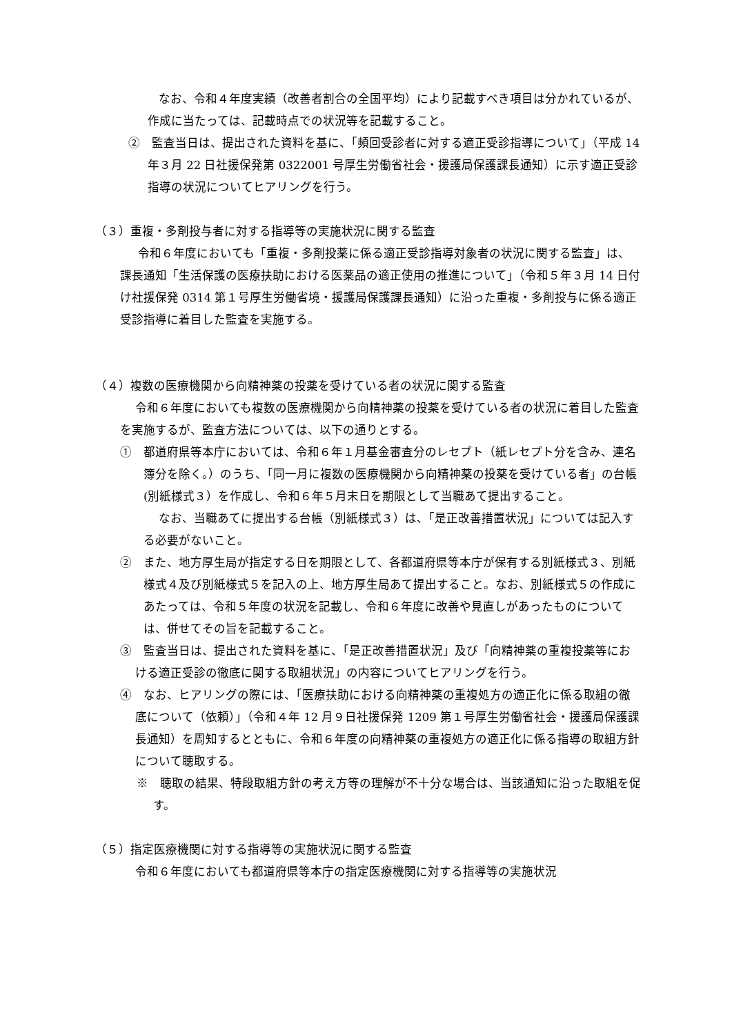なお、令和４年度実績（改善者割合の全国平均）により記載すべき項目は分かれているが、作成に当たっては、記載時点での状況等を記載すること。
②　監査当日は、提出された資料を基に、「頻回受診者に対する適正受診指導について」（平成 14 年３月 22 日社援保発第 0322001 号厚生労働省社会・援護局保護課長通知）に示す適正受診指導の状況についてヒアリングを行う。
（３）重複・多剤投与者に対する指導等の実施状況に関する監査
令和６年度においても「重複・多剤投薬に係る適正受診指導対象者の状況に関する監査」は、課長通知「生活保護の医療扶助における医薬品の適正使用の推進について」（令和５年３月 14 日付け社援保発 0314 第１号厚生労働省境・援護局保護課長通知）に沿った重複・多剤投与に係る適正受診指導に着目した監査を実施する。
（４）複数の医療機関から向精神薬の投薬を受けている者の状況に関する監査
令和６年度においても複数の医療機関から向精神薬の投薬を受けている者の状況に着目した監査を実施するが、監査方法については、以下の通りとする。
①　都道府県等本庁においては、令和６年１月基金審査分のレセプト（紙レセプト分を含み、連名簿分を除く。）のうち、「同一月に複数の医療機関から向精神薬の投薬を受けている者」の台帳(別紙様式３）を作成し、令和６年５月末日を期限として当職あて提出すること。
なお、当職あてに提出する台帳（別紙様式３）は、「是正改善措置状況」については記入する必要がないこと。
②　また、地方厚生局が指定する日を期限として、各都道府県等本庁が保有する別紙様式３、別紙様式４及び別紙様式５を記入の上、地方厚生局あて提出すること。なお、別紙様式５の作成にあたっては、令和５年度の状況を記載し、令和６年度に改善や見直しがあったものについては、併せてその旨を記載すること。
③　監査当日は、提出された資料を基に、「是正改善措置状況」及び「向精神薬の重複投薬等における適正受診の徹底に関する取組状況」の内容についてヒアリングを行う。
④　なお、ヒアリングの際には、「医療扶助における向精神薬の重複処方の適正化に係る取組の徹底について（依頼）」（令和４年 12 月９日社援保発 1209 第１号厚生労働省社会・援護局保護課長通知）を周知するとともに、令和６年度の向精神薬の重複処方の適正化に係る指導の取組方針について聴取する。
※　聴取の結果、特段取組方針の考え方等の理解が不十分な場合は、当該通知に沿った取組を促す。
（５）指定医療機関に対する指導等の実施状況に関する監査
令和６年度においても都道府県等本庁の指定医療機関に対する指導等の実施状況